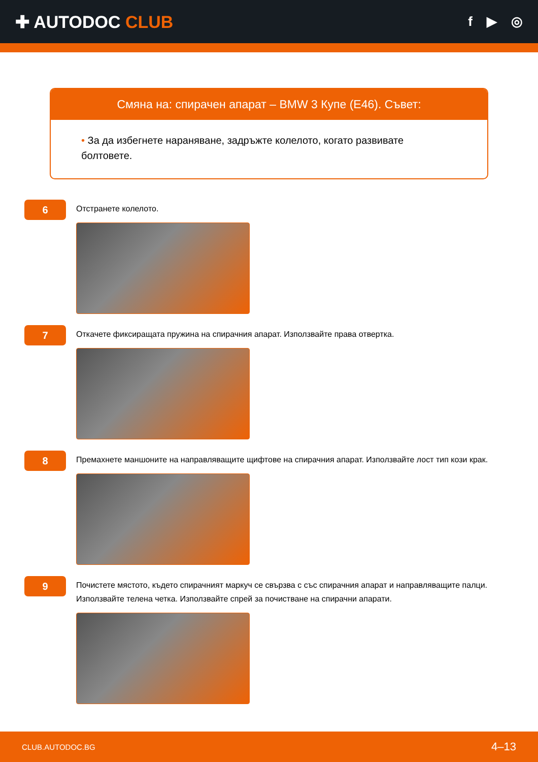✚ AUTODOC CLUB
f ▶ ◎
Смяна на: спирачен апарат – BMW 3 Купе (E46). Съвет:
• За да избегнете нараняване, задръжте колелото, когато развивате болтовете.
6
Отстранете колелото.
7
Откачете фиксиращата пружина на спирачния апарат. Използвайте права отвертка.
8
Премахнете маншоните на направляващите щифтове на спирачния апарат. Използвайте лост тип кози крак.
9
Почистете мястото, където спирачният маркуч се свързва с със спирачния апарат и направляващите палци. Използвайте телена четка. Използвайте спрей за почистване на спирачни апарати.
CLUB.AUTODOC.BG 4–13